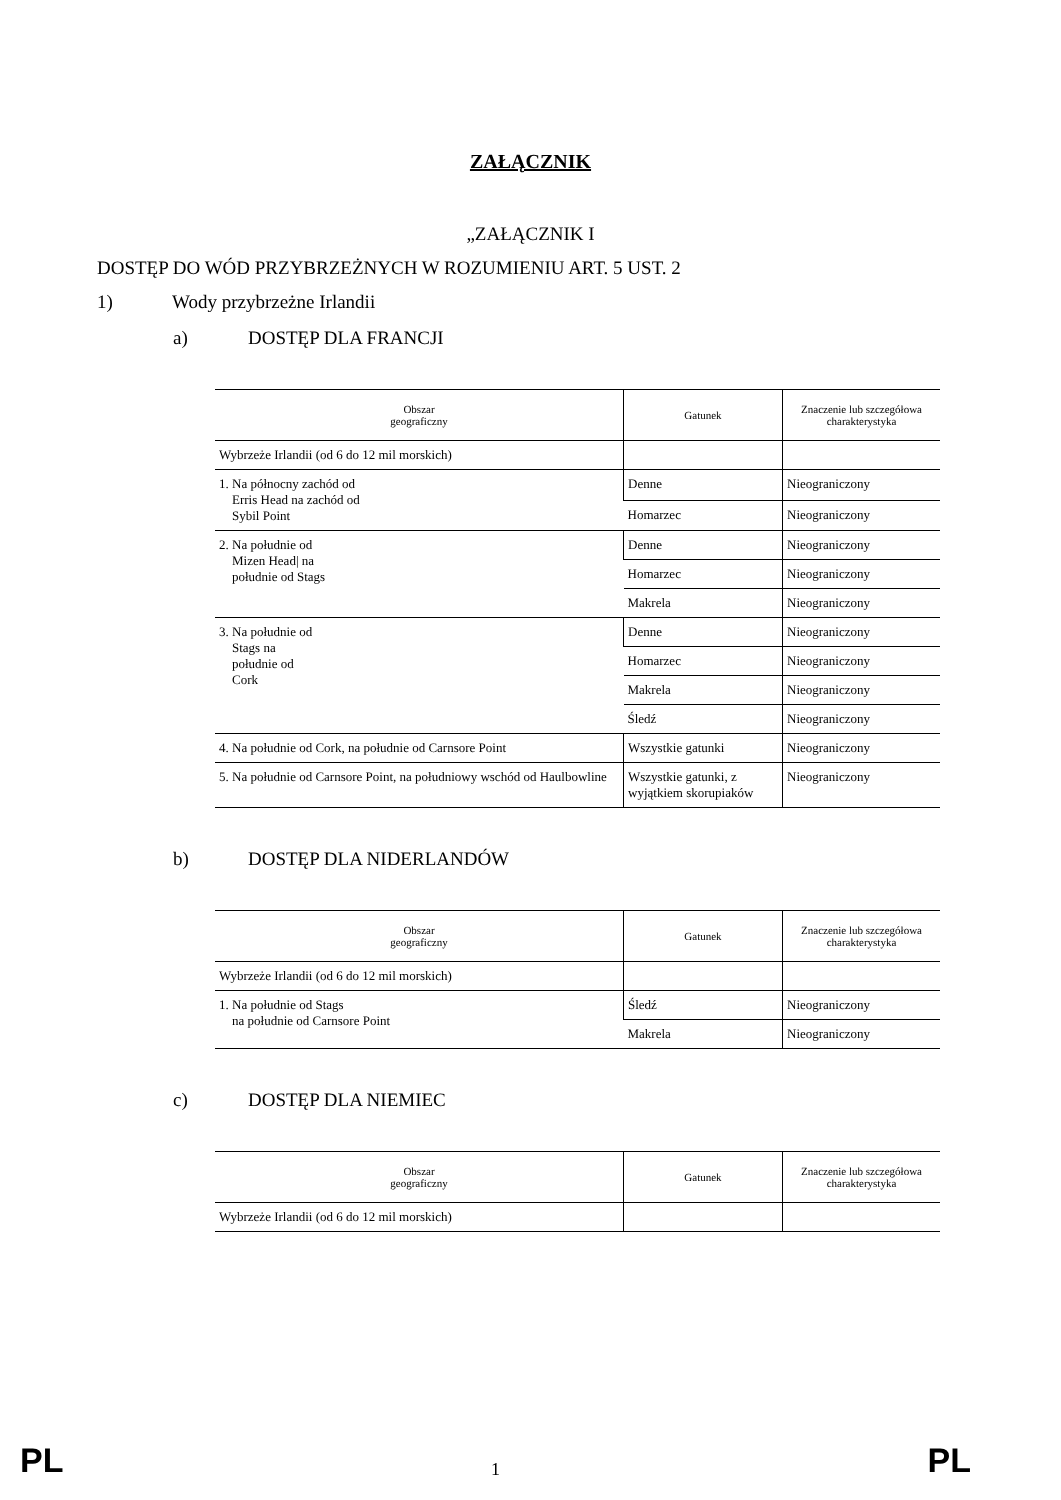ZAŁĄCZNIK
„ZAŁĄCZNIK I
DOSTĘP DO WÓD PRZYBRZEŻNYCH W ROZUMIENIU ART. 5 UST. 2
1) Wody przybrzeżne Irlandii
a) DOSTĘP DLA FRANCJI
| Obszar geograficzny | Gatunek | Znaczenie lub szczegółowa charakterystyka |
| --- | --- | --- |
| Wybrzeże Irlandii (od 6 do 12 mil morskich) | | |
| 1. Na północny zachód od Erris Head na zachód od Sybil Point | Denne | Nieograniczony |
| | Homarzec | Nieograniczony |
| 2. Na południe od Mizen Head/ na południe od Stags | Denne | Nieograniczony |
| | Homarzec | Nieograniczony |
| | Makrela | Nieograniczony |
| 3. Na południe od Stags na południe od Cork | Denne | Nieograniczony |
| | Homarzec | Nieograniczony |
| | Makrela | Nieograniczony |
| | Śledź | Nieograniczony |
| 4. Na południe od Cork, na południe od Carnsore Point | Wszystkie gatunki | Nieograniczony |
| 5. Na południe od Carnsore Point, na południowy wschód od Haulbowline | Wszystkie gatunki, z wyjątkiem skorupiaków | Nieograniczony |
b) DOSTĘP DLA NIDERLANDÓW
| Obszar geograficzny | Gatunek | Znaczenie lub szczegółowa charakterystyka |
| --- | --- | --- |
| Wybrzeże Irlandii (od 6 do 12 mil morskich) | | |
| 1. Na południe od Stags na południe od Carnsore Point | Śledź | Nieograniczony |
| | Makrela | Nieograniczony |
c) DOSTĘP DLA NIEMIEC
| Obszar geograficzny | Gatunek | Znaczenie lub szczegółowa charakterystyka |
| --- | --- | --- |
| Wybrzeże Irlandii (od 6 do 12 mil morskich) | | |
PL 1 PL